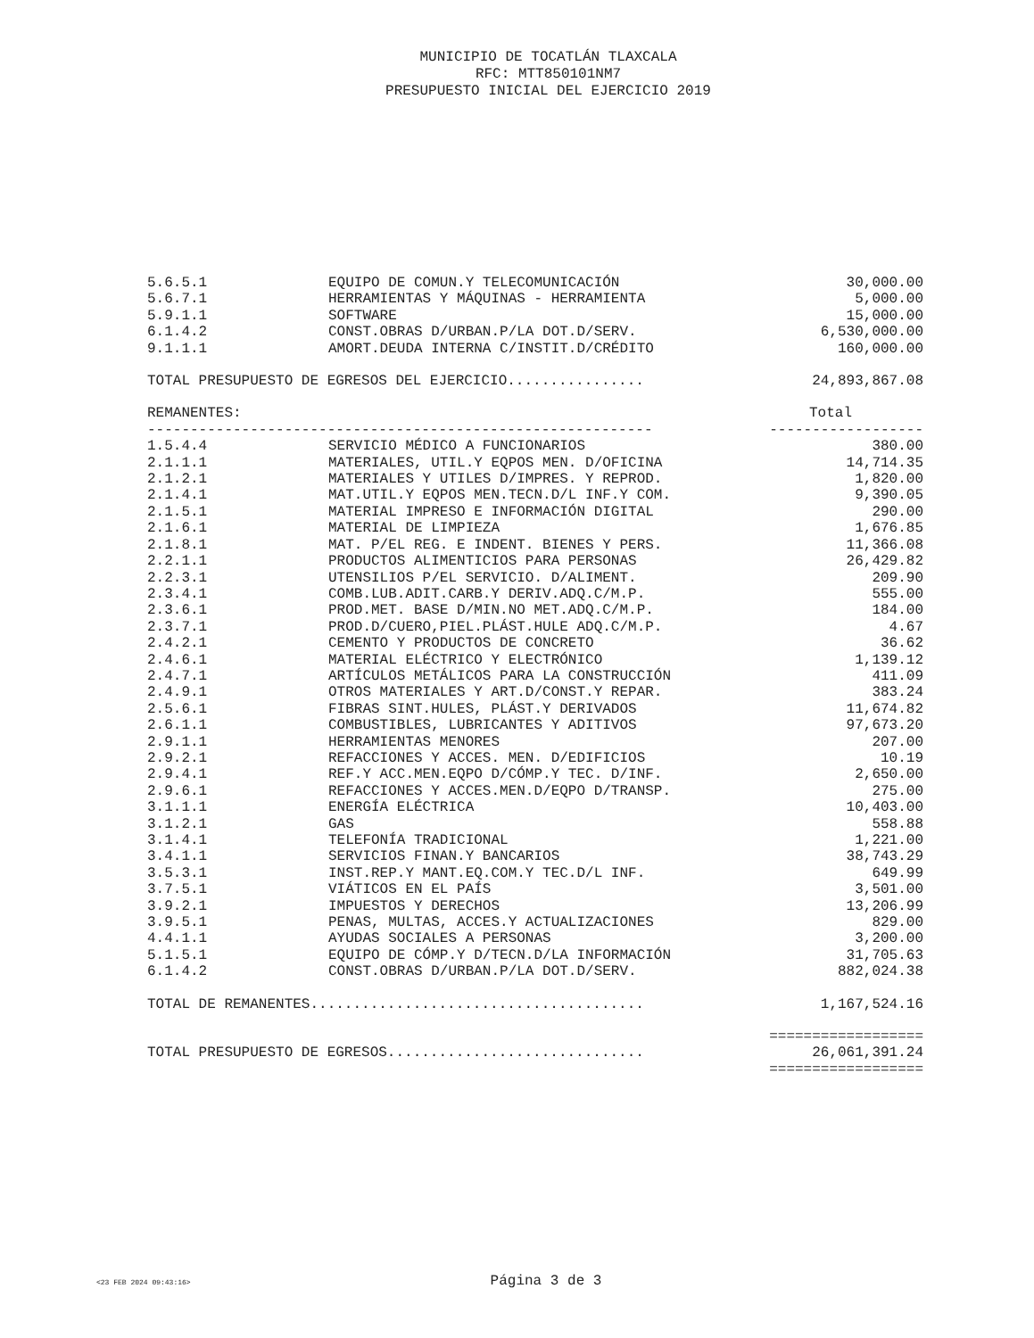MUNICIPIO DE TOCATLÁN TLAXCALA
RFC: MTT850101NM7
PRESUPUESTO INICIAL DEL EJERCICIO 2019
| 5.6.5.1 | EQUIPO DE COMUN.Y TELECOMUNICACIÓN | 30,000.00 |
| 5.6.7.1 | HERRAMIENTAS Y MÁQUINAS - HERRAMIENTA | 5,000.00 |
| 5.9.1.1 | SOFTWARE | 15,000.00 |
| 6.1.4.2 | CONST.OBRAS D/URBAN.P/LA DOT.D/SERV. | 6,530,000.00 |
| 9.1.1.1 | AMORT.DEUDA INTERNA C/INSTIT.D/CRÉDITO | 160,000.00 |
| TOTAL PRESUPUESTO DE EGRESOS DEL EJERCICIO................ | | 24,893,867.08 |
| REMANENTES: | | Total |
| ----------------------------------------------------------- | | ------------------ |
| 1.5.4.4 | SERVICIO MÉDICO A FUNCIONARIOS | 380.00 |
| 2.1.1.1 | MATERIALES, UTIL.Y EQPOS MEN. D/OFICINA | 14,714.35 |
| 2.1.2.1 | MATERIALES Y UTILES D/IMPRES. Y REPROD. | 1,820.00 |
| 2.1.4.1 | MAT.UTIL.Y EQPOS MEN.TECN.D/L INF.Y COM. | 9,390.05 |
| 2.1.5.1 | MATERIAL IMPRESO E INFORMACIÓN DIGITAL | 290.00 |
| 2.1.6.1 | MATERIAL DE LIMPIEZA | 1,676.85 |
| 2.1.8.1 | MAT. P/EL REG. E INDENT. BIENES Y PERS. | 11,366.08 |
| 2.2.1.1 | PRODUCTOS ALIMENTICIOS PARA PERSONAS | 26,429.82 |
| 2.2.3.1 | UTENSILIOS P/EL SERVICIO. D/ALIMENT. | 209.90 |
| 2.3.4.1 | COMB.LUB.ADIT.CARB.Y DERIV.ADQ.C/M.P. | 555.00 |
| 2.3.6.1 | PROD.MET. BASE D/MIN.NO MET.ADQ.C/M.P. | 184.00 |
| 2.3.7.1 | PROD.D/CUERO,PIEL.PLÁST.HULE ADQ.C/M.P. | 4.67 |
| 2.4.2.1 | CEMENTO Y PRODUCTOS DE CONCRETO | 36.62 |
| 2.4.6.1 | MATERIAL ELÉCTRICO Y ELECTRÓNICO | 1,139.12 |
| 2.4.7.1 | ARTÍCULOS METÁLICOS PARA LA CONSTRUCCIÓN | 411.09 |
| 2.4.9.1 | OTROS MATERIALES Y ART.D/CONST.Y REPAR. | 383.24 |
| 2.5.6.1 | FIBRAS SINT.HULES, PLÁST.Y DERIVADOS | 11,674.82 |
| 2.6.1.1 | COMBUSTIBLES, LUBRICANTES Y ADITIVOS | 97,673.20 |
| 2.9.1.1 | HERRAMIENTAS MENORES | 207.00 |
| 2.9.2.1 | REFACCIONES Y ACCES. MEN. D/EDIFICIOS | 10.19 |
| 2.9.4.1 | REF.Y ACC.MEN.EQPO D/CÓMP.Y TEC. D/INF. | 2,650.00 |
| 2.9.6.1 | REFACCIONES Y ACCES.MEN.D/EQPO D/TRANSP. | 275.00 |
| 3.1.1.1 | ENERGÍA ELÉCTRICA | 10,403.00 |
| 3.1.2.1 | GAS | 558.88 |
| 3.1.4.1 | TELEFONÍA TRADICIONAL | 1,221.00 |
| 3.4.1.1 | SERVICIOS FINAN.Y BANCARIOS | 38,743.29 |
| 3.5.3.1 | INST.REP.Y MANT.EQ.COM.Y TEC.D/L INF. | 649.99 |
| 3.7.5.1 | VIÁTICOS EN EL PAÍS | 3,501.00 |
| 3.9.2.1 | IMPUESTOS Y DERECHOS | 13,206.99 |
| 3.9.5.1 | PENAS, MULTAS, ACCES.Y ACTUALIZACIONES | 829.00 |
| 4.4.1.1 | AYUDAS SOCIALES A PERSONAS | 3,200.00 |
| 5.1.5.1 | EQUIPO DE CÓMP.Y D/TECN.D/LA INFORMACIÓN | 31,705.63 |
| 6.1.4.2 | CONST.OBRAS D/URBAN.P/LA DOT.D/SERV. | 882,024.38 |
| TOTAL DE REMANENTES....................................... | | 1,167,524.16 |
| | | ================== |
| TOTAL PRESUPUESTO DE EGRESOS.............................. | | 26,061,391.24 |
| | | ================== |
<23 FEB 2024 09:43:16> Página 3 de 3